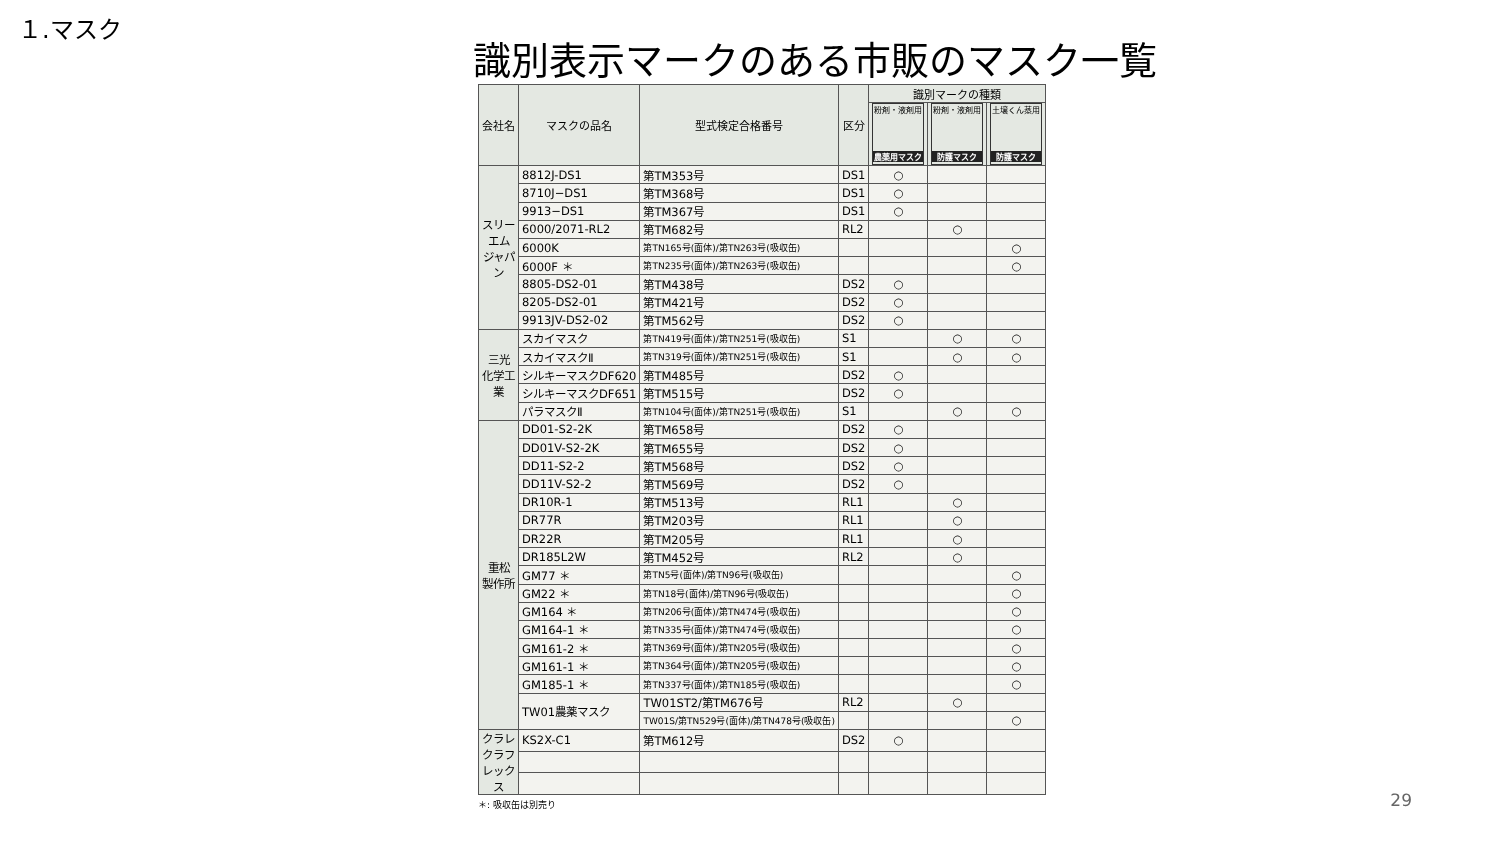１.マスク
識別表示マークのある市販のマスク一覧
| 会社名 | マスクの品名 | 型式検定合格番号 | 区分 | 識別マークの種類 | | |
| --- | --- | --- | --- | --- | --- | --- |
| | | | | 粉剤・液剤用 農薬用マスク | 粉剤・液剤用 防護マスク | 土壌くん蒸用 防護マスク |
| スリーエム ジャパン | 8812J-DS1 | 第TM353号 | DS1 | ○ | | |
| | 8710J−DS1 | 第TM368号 | DS1 | ○ | | |
| | 9913−DS1 | 第TM367号 | DS1 | ○ | | |
| | 6000/2071-RL2 | 第TM682号 | RL2 | | ○ | |
| | 6000K | 第TN165号(面体)/第TN263号(吸収缶) | | | | ○ |
| | 6000F ＊ | 第TN235号(面体)/第TN263号(吸収缶) | | | | ○ |
| | 8805-DS2-01 | 第TM438号 | DS2 | ○ | | |
| | 8205-DS2-01 | 第TM421号 | DS2 | ○ | | |
| | 9913JV-DS2-02 | 第TM562号 | DS2 | ○ | | |
| 三光 化学工業 | スカイマスク | 第TN419号(面体)/第TN251号(吸収缶) | S1 | | ○ | ○ |
| | スカイマスクⅡ | 第TN319号(面体)/第TN251号(吸収缶) | S1 | | ○ | ○ |
| | シルキーマスクDF620 | 第TM485号 | DS2 | ○ | | |
| | シルキーマスクDF651 | 第TM515号 | DS2 | ○ | | |
| | パラマスクⅡ | 第TN104号(面体)/第TN251号(吸収缶) | S1 | | ○ | ○ |
| 重松 製作所 | DD01-S2-2K | 第TM658号 | DS2 | ○ | | |
| | DD01V-S2-2K | 第TM655号 | DS2 | ○ | | |
| | DD11-S2-2 | 第TM568号 | DS2 | ○ | | |
| | DD11V-S2-2 | 第TM569号 | DS2 | ○ | | |
| | DR10R-1 | 第TM513号 | RL1 | | ○ | |
| | DR77R | 第TM203号 | RL1 | | ○ | |
| | DR22R | 第TM205号 | RL1 | | ○ | |
| | DR185L2W | 第TM452号 | RL2 | | ○ | |
| | GM77 ＊ | 第TN5号(面体)/第TN96号(吸収缶) | | | | ○ |
| | GM22 ＊ | 第TN18号(面体)/第TN96号(吸収缶) | | | | ○ |
| | GM164 ＊ | 第TN206号(面体)/第TN474号(吸収缶) | | | | ○ |
| | GM164-1 ＊ | 第TN335号(面体)/第TN474号(吸収缶) | | | | ○ |
| | GM161-2 ＊ | 第TN369号(面体)/第TN205号(吸収缶) | | | | ○ |
| | GM161-1 ＊ | 第TN364号(面体)/第TN205号(吸収缶) | | | | ○ |
| | GM185-1 ＊ | 第TN337号(面体)/第TN185号(吸収缶) | | | | ○ |
| | TW01農薬マスク | TW01ST2/第TM676号 | RL2 | | ○ | |
| | | TW01S/第TN529号(面体)/第TN478号(吸収缶) | | | | ○ |
| クラレ クラフレックス | KS2X-C1 | 第TM612号 | DS2 | ○ | | |
＊: 吸収缶は別売り
29